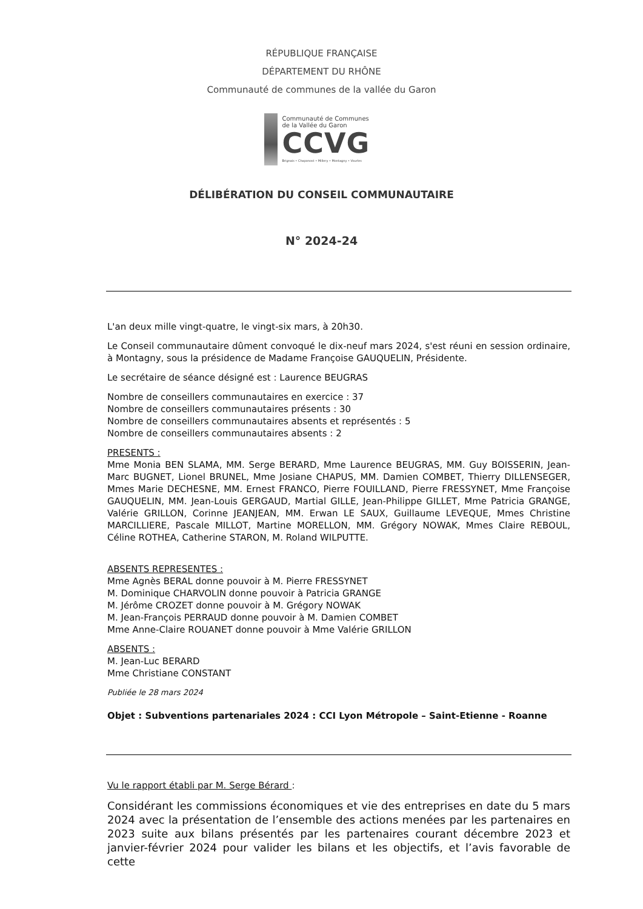RÉPUBLIQUE FRANÇAISE
DÉPARTEMENT DU RHÔNE
Communauté de communes de la vallée du Garon
Communauté de Communes
de la Vallée du Garon
CCVG
Brignais • Chaponost • Millery • Montagny • Vourles
DÉLIBÉRATION DU CONSEIL COMMUNAUTAIRE
N° 2024-24
L'an deux mille vingt-quatre, le vingt-six mars, à 20h30.
Le Conseil communautaire dûment convoqué le dix-neuf mars 2024, s'est réuni en session ordinaire, à Montagny, sous la présidence de Madame Françoise GAUQUELIN, Présidente.
Le secrétaire de séance désigné est : Laurence BEUGRAS
Nombre de conseillers communautaires en exercice : 37
Nombre de conseillers communautaires présents : 30
Nombre de conseillers communautaires absents et représentés : 5
Nombre de conseillers communautaires absents : 2
PRESENTS :
Mme Monia BEN SLAMA, MM. Serge BERARD, Mme Laurence BEUGRAS, MM. Guy BOISSERIN, Jean-Marc BUGNET, Lionel BRUNEL, Mme Josiane CHAPUS, MM. Damien COMBET, Thierry DILLENSEGER, Mmes Marie DECHESNE, MM. Ernest FRANCO, Pierre FOUILLAND, Pierre FRESSYNET, Mme Françoise GAUQUELIN, MM. Jean-Louis GERGAUD, Martial GILLE, Jean-Philippe GILLET, Mme Patricia GRANGE, Valérie GRILLON, Corinne JEANJEAN, MM. Erwan LE SAUX, Guillaume LEVEQUE, Mmes Christine MARCILLIERE, Pascale MILLOT, Martine MORELLON, MM. Grégory NOWAK, Mmes Claire REBOUL, Céline ROTHEA, Catherine STARON, M. Roland WILPUTTE.
ABSENTS REPRESENTES :
Mme Agnès BERAL donne pouvoir à M. Pierre FRESSYNET
M. Dominique CHARVOLIN donne pouvoir à Patricia GRANGE
M. Jérôme CROZET donne pouvoir à M. Grégory NOWAK
M. Jean-François PERRAUD donne pouvoir à M. Damien COMBET
Mme Anne-Claire ROUANET donne pouvoir à Mme Valérie GRILLON
ABSENTS :
M. Jean-Luc BERARD
Mme Christiane CONSTANT
Publiée le 28 mars 2024
Objet : Subventions partenariales 2024 : CCI Lyon Métropole – Saint-Etienne - Roanne
Vu le rapport établi par M. Serge Bérard :
Considérant les commissions économiques et vie des entreprises en date du 5 mars 2024 avec la présentation de l’ensemble des actions menées par les partenaires en 2023 suite aux bilans présentés par les partenaires courant décembre 2023 et janvier-février 2024 pour valider les bilans et les objectifs, et l’avis favorable de cette